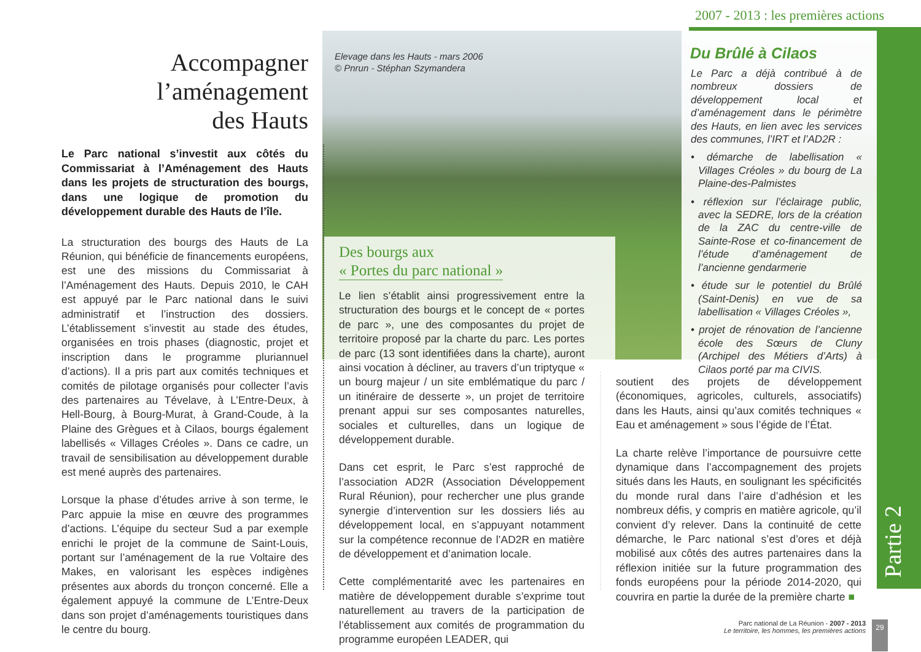2007 - 2013 : les premières actions
Partie 2
Accompagner
l’aménagement
des Hauts
Le Parc national s’investit aux côtés du Commissariat à l’Aménagement des Hauts dans les projets de structuration des bourgs, dans une logique de promotion du développement durable des Hauts de l’île.
La structuration des bourgs des Hauts de La Réunion, qui bénéficie de financements européens, est une des missions du Commissariat à l’Aménagement des Hauts. Depuis 2010, le CAH est appuyé par le Parc national dans le suivi administratif et l’instruction des dossiers. L’établissement s’investit au stade des études, organisées en trois phases (diagnostic, projet et inscription dans le programme pluriannuel d’actions). Il a pris part aux comités techniques et comités de pilotage organisés pour collecter l’avis des partenaires au Tévelave, à L’Entre-Deux, à Hell-Bourg, à Bourg-Murat, à Grand-Coude, à la Plaine des Grègues et à Cilaos, bourgs également labellisés « Villages Créoles ». Dans ce cadre, un travail de sensibilisation au développement durable est mené auprès des partenaires.
Lorsque la phase d’études arrive à son terme, le Parc appuie la mise en œuvre des programmes d’actions. L’équipe du secteur Sud a par exemple enrichi le projet de la commune de Saint-Louis, portant sur l’aménagement de la rue Voltaire des Makes, en valorisant les espèces indigènes présentes aux abords du tronçon concerné. Elle a également appuyé la commune de L’Entre-Deux dans son projet d’aménagements touristiques dans le centre du bourg.
Elevage dans les Hauts - mars 2006
© Pnrun - Stéphan Szymandera
Des bourgs aux
« Portes du parc national »
Le lien s’établit ainsi progressivement entre la structuration des bourgs et le concept de « portes de parc », une des composantes du projet de territoire proposé par la charte du parc. Les portes de parc (13 sont identifiées dans la charte), auront ainsi vocation à décliner, au travers d’un triptyque « un bourg majeur / un site emblématique du parc / un itinéraire de desserte », un projet de territoire prenant appui sur ses composantes naturelles, sociales et culturelles, dans un logique de développement durable.
Dans cet esprit, le Parc s’est rapproché de l’association AD2R (Association Développement Rural Réunion), pour rechercher une plus grande synergie d’intervention sur les dossiers liés au développement local, en s’appuyant notamment sur la compétence reconnue de l’AD2R en matière de développement et d’animation locale.
Cette complémentarité avec les partenaires en matière de développement durable s’exprime tout naturellement au travers de la participation de l’établissement aux comités de programmation du programme européen LEADER, qui
Du Brûlé à Cilaos
Le Parc a déjà contribué à de nombreux dossiers de développement local et d’aménagement dans le périmètre des Hauts, en lien avec les services des communes, l’IRT et l’AD2R :
• démarche de labellisation « Villages Créoles » du bourg de La Plaine-des-Palmistes
• réflexion sur l’éclairage public, avec la SEDRE, lors de la création de la ZAC du centre-ville de Sainte-Rose et co-financement de l’étude d’aménagement de l’ancienne gendarmerie
• étude sur le potentiel du Brûlé (Saint-Denis) en vue de sa labellisation « Villages Créoles »,
• projet de rénovation de l’ancienne école des Sœurs de Cluny (Archipel des Métiers d’Arts) à Cilaos porté par ma CIVIS.
soutient des projets de développement (économiques, agricoles, culturels, associatifs) dans les Hauts, ainsi qu’aux comités techniques « Eau et aménagement » sous l’égide de l’État.
La charte relève l’importance de poursuivre cette dynamique dans l’accompagnement des projets situés dans les Hauts, en soulignant les spécificités du monde rural dans l’aire d’adhésion et les nombreux défis, y compris en matière agricole, qu’il convient d’y relever. Dans la continuité de cette démarche, le Parc national s’est d’ores et déjà mobilisé aux côtés des autres partenaires dans la réflexion initiée sur la future programmation des fonds européens pour la période 2014-2020, qui couvrira en partie la durée de la première charte ■
Parc national de La Réunion - 2007 - 2013
Le territoire, les hommes, les premières actions
29